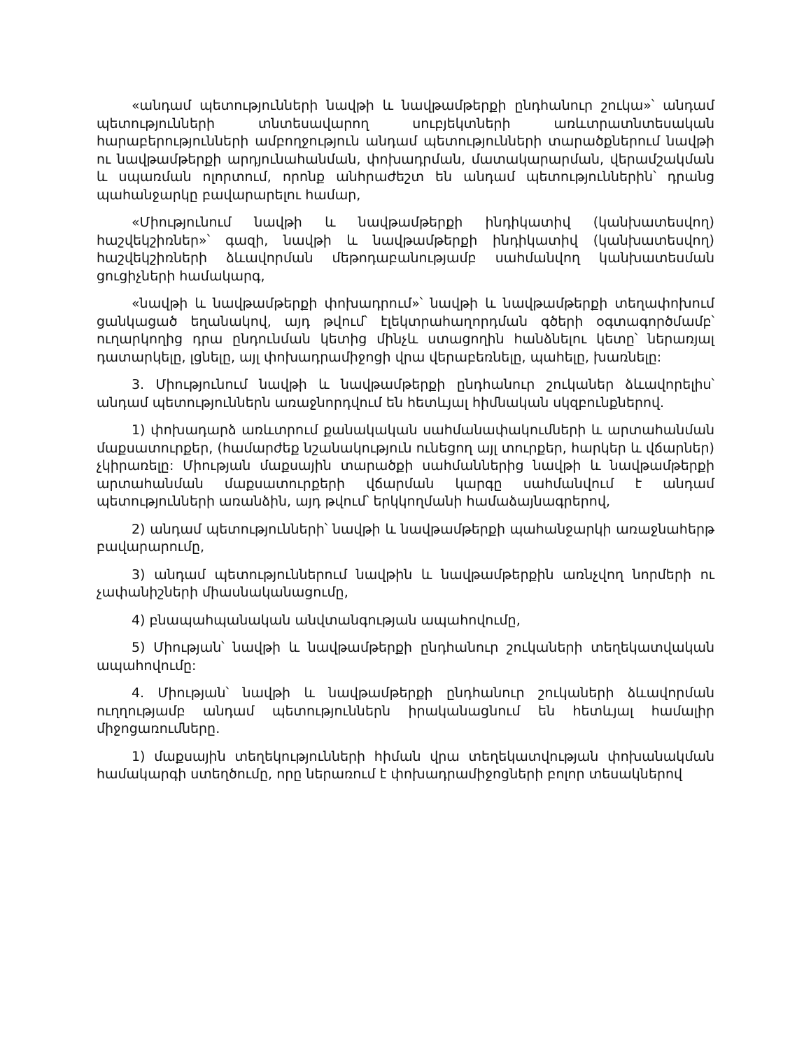«անդամ պետությունների նավթի և նավթամթերքի ընդհանուր շուկա»՝ անդամ պետությունների տնտեսավարող սուբյեկտների առևտրատնտեսական հարաբերությունների ամբողջություն անդամ պետությունների տարածքներում նավթի ու նավթամթերքի արդյունահանման, փոխադրման, մատակարարման, վերամշակման և սպառման ոլորտում, որոնք անհրաժեշտ են անդամ պետություններին՝ դրանց պահանջարկը բավարարելու համար,
«Միությունում նավթի և նավթամթերքի ինդիկատիվ (կանխատեսվող) հաշվեկշիռներ»՝ գազի, նավթի և նավթամթերքի ինդիկատիվ (կանխատեսվող) հաշվեկշիռների ձևավորման մեթոդաբանությամբ սահմանվող կանխատեսման ցուցիչների համակարգ,
«նավթի և նավթամթերքի փոխադրում»՝ նավթի և նավթամթերքի տեղափոխում ցանկացած եղանակով, այդ թվում՝ էլեկտրահաղորդման գծերի օգտագործմամբ՝ ուղարկողից դրա ընդունման կետից մինչև ստացողին հանձնելու կետը՝ ներառյալ դատարկելը, լցնելը, այլ փոխադրամիջոցի վրա վերաբեռնելը, պահելը, խառնելը:
3. Միությունում նավթի և նավթամթերքի ընդհանուր շուկաներ ձևավորելիս՝ անդամ պետություններն առաջնորդվում են հետևյալ հիմնական սկզբունքներով.
1) փոխադարձ առևտրում քանակական սահմանափակումների և արտահանման մաքսատուրքեր, (համարժեք նշանակություն ունեցող այլ տուրքեր, հարկեր և վճարներ) չկիրառելը: Միության մաքսային տարածքի սահմաններից նավթի և նավթամթերքի արտահանման մաքսատուրքերի վճարման կարգը սահմանվում է անդամ պետությունների առանձին, այդ թվում՝ երկկողմանի համաձայնագրերով,
2) անդամ պետությունների՝ նավթի և նավթամթերքի պահանջարկի առաջնահերթ բավարարումը,
3) անդամ պետություններում նավթին և նավթամթերքին առնչվող նորմերի ու չափանիշների միասնականացումը,
4) բնապահպանական անվտանգության ապահովումը,
5) Միության՝ նավթի և նավթամթերքի ընդհանուր շուկաների տեղեկատվական ապահովումը:
4. Միության՝ նավթի և նավթամթերքի ընդհանուր շուկաների ձևավորման ուղղությամբ անդամ պետություններն իրականացնում են հետևյալ համալիր միջոցառումները.
1) մաքսային տեղեկությունների հիման վրա տեղեկատվության փոխանակման համակարգի ստեղծումը, որը ներառում է փոխադրամիջոցների բոլոր տեսակներով